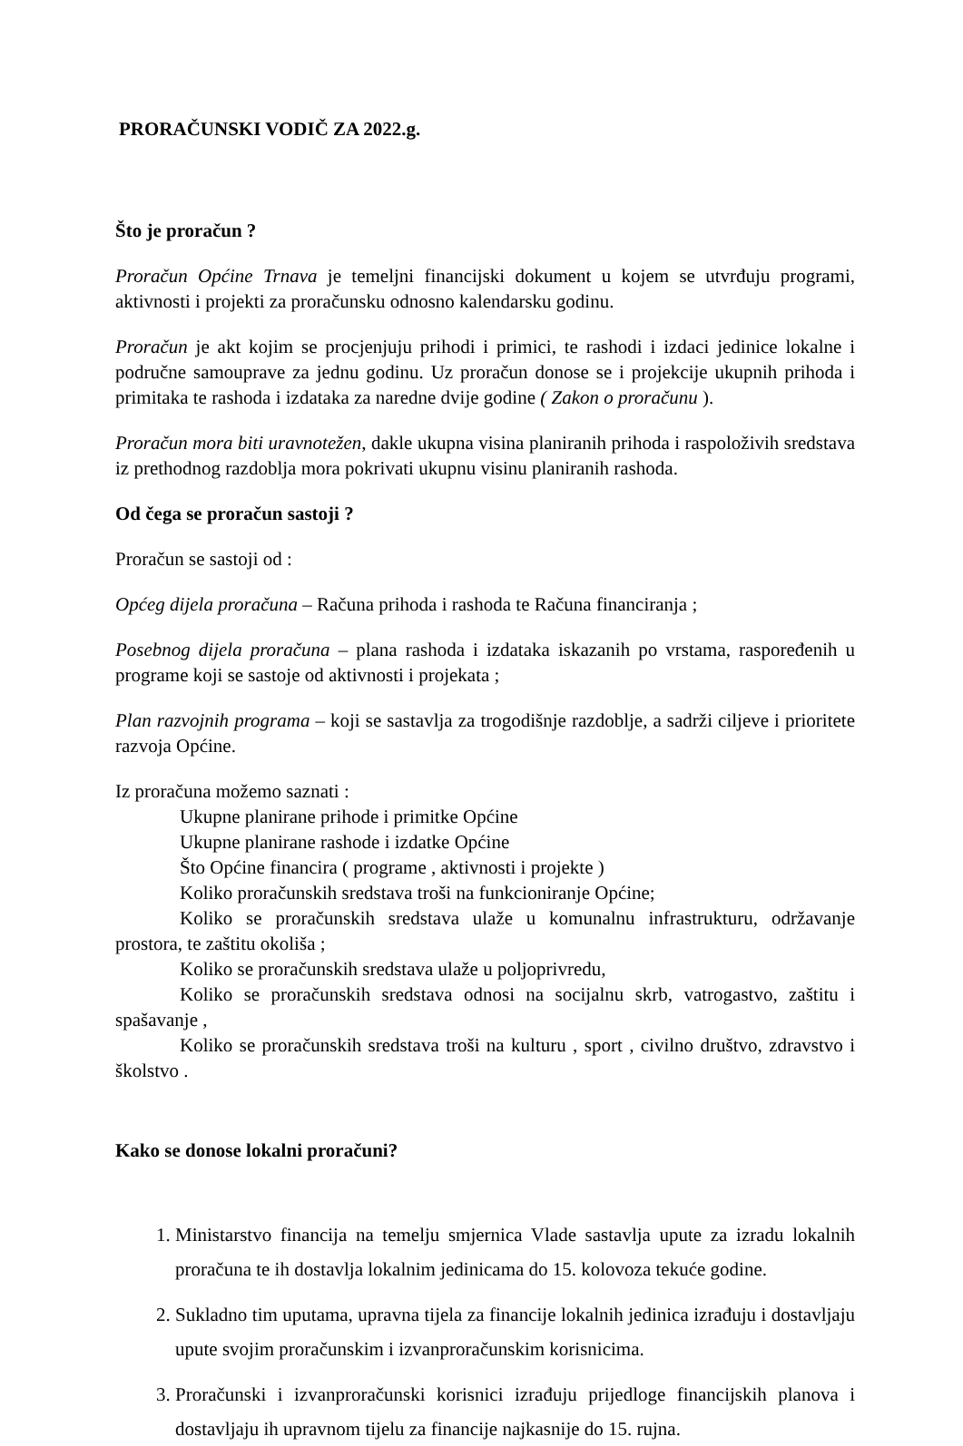PRORAČUNSKI VODIČ ZA 2022.g.
Što je proračun ?
Proračun Općine Trnava je temeljni financijski dokument u kojem se utvrđuju programi, aktivnosti i projekti za proračunsku odnosno kalendarsku godinu.
Proračun je akt kojim se procjenjuju prihodi i primici, te rashodi i izdaci jedinice lokalne i područne samouprave za jednu godinu. Uz proračun donose se i projekcije ukupnih prihoda i primitaka te rashoda i izdataka za naredne dvije godine ( Zakon o proračunu ).
Proračun mora biti uravnotežen, dakle ukupna visina planiranih prihoda i raspoloživih sredstava iz prethodnog razdoblja mora pokrivati ukupnu visinu planiranih rashoda.
Od čega se proračun sastoji ?
Proračun se sastoji od :
Općeg dijela proračuna – Računa prihoda i rashoda te Računa financiranja ;
Posebnog dijela proračuna – plana rashoda i izdataka iskazanih po vrstama, raspoređenih u programe koji se sastoje od aktivnosti i projekata ;
Plan razvojnih programa – koji se sastavlja za trogodišnje razdoblje, a sadrži ciljeve i prioritete razvoja Općine.
Iz proračuna možemo saznati :
Ukupne planirane prihode i primitke Općine
Ukupne planirane rashode i izdatke Općine
Što Općine financira ( programe , aktivnosti i projekte )
Koliko proračunskih sredstava troši na funkcioniranje Općine;
Koliko se proračunskih sredstava ulaže u komunalnu infrastrukturu, održavanje prostora, te zaštitu okoliša ;
Koliko se proračunskih sredstava ulaže u poljoprivredu,
Koliko se proračunskih sredstava odnosi na socijalnu skrb, vatrogastvo, zaštitu i spašavanje ,
Koliko se proračunskih sredstava troši na kulturu , sport , civilno društvo, zdravstvo i školstvo .
Kako se donose lokalni proračuni?
1. Ministarstvo financija na temelju smjernica Vlade sastavlja upute za izradu lokalnih proračuna te ih dostavlja lokalnim jedinicama do 15. kolovoza tekuće godine.
2. Sukladno tim uputama, upravna tijela za financije lokalnih jedinica izrađuju i dostavljaju upute svojim proračunskim i izvanproračunskim korisnicima.
3. Proračunski i izvanproračunski korisnici izrađuju prijedloge financijskih planova i dostavljaju ih upravnom tijelu za financije najkasnije do 15. rujna.